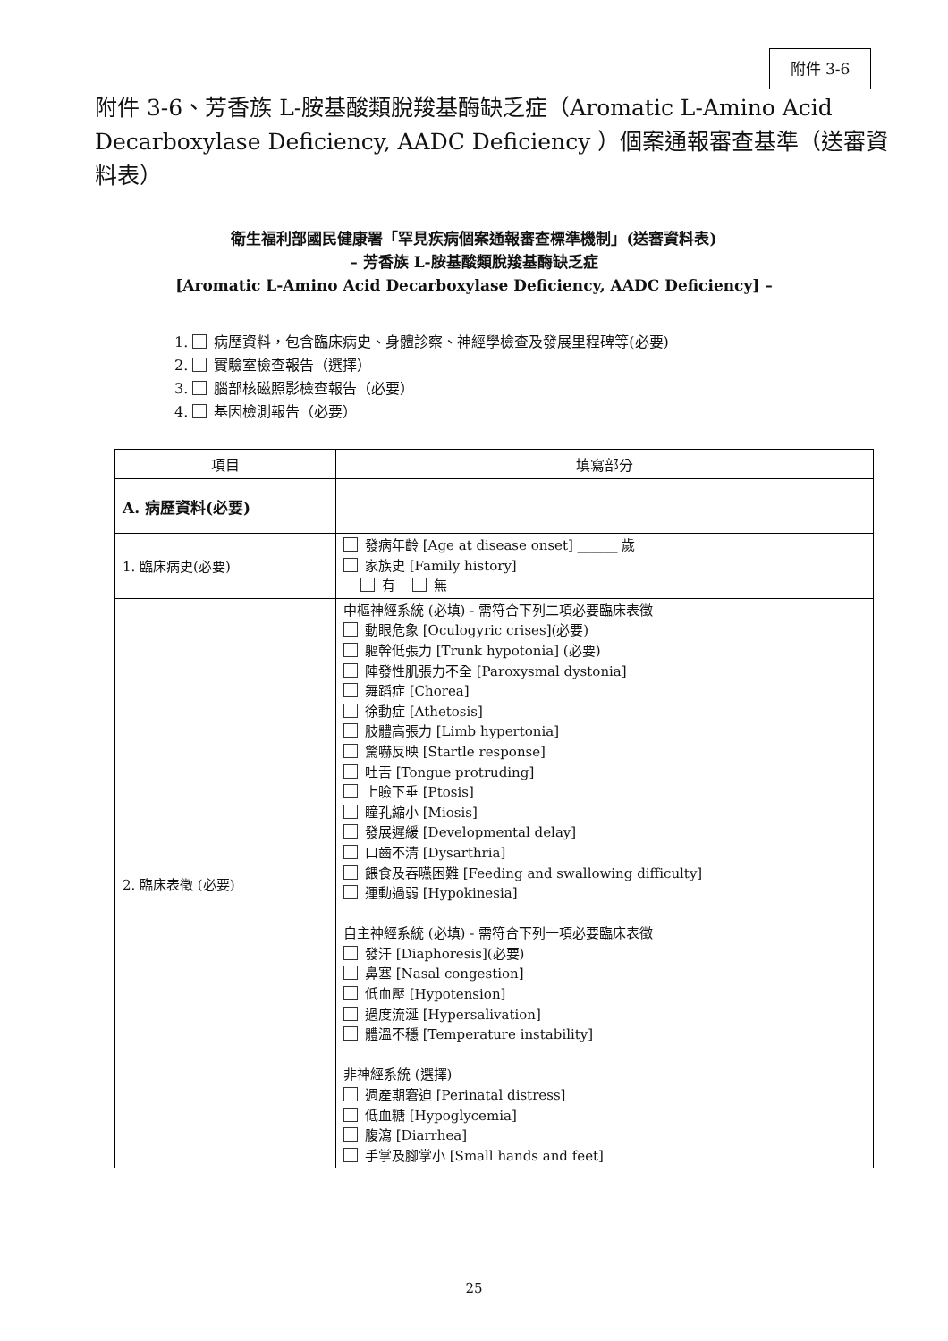附件 3-6
附件 3-6、芳香族 L-胺基酸類脫羧基酶缺乏症（Aromatic L-Amino Acid Decarboxylase Deficiency, AADC Deficiency ）個案通報審查基準（送審資料表）
衛生福利部國民健康署「罕見疾病個案通報審查標準機制」(送審資料表)
– 芳香族 L-胺基酸類脫羧基酶缺乏症
[Aromatic L-Amino Acid Decarboxylase Deficiency, AADC Deficiency] –
1. 病歷資料，包含臨床病史、身體診察、神經學檢查及發展里程碑等(必要)
2. 實驗室檢查報告（選擇）
3. 腦部核磁照影檢查報告（必要）
4. 基因檢測報告（必要）
| 項目 | 填寫部分 |
| --- | --- |
| A. 病歷資料(必要) | |
| 1. 臨床病史(必要) | 發病年齡 [Age at disease onset] ______ 歲 家族史 [Family history] 有 無 |
| 2. 臨床表徵 (必要) | 中樞神經系統 (必填) - 需符合下列二項必要臨床表徵 動眼危象 [Oculogyric crises](必要) 軀幹低張力 [Trunk hypotonia] (必要) 陣發性肌張力不全 [Paroxysmal dystonia] 舞蹈症 [Chorea] 徐動症 [Athetosis] 肢體高張力 [Limb hypertonia] 驚嚇反映 [Startle response] 吐舌 [Tongue protruding] 上瞼下垂 [Ptosis] 瞳孔縮小 [Miosis] 發展遲緩 [Developmental delay] 口齒不清 [Dysarthria] 餵食及吞嚥困難 [Feeding and swallowing difficulty] 運動過弱 [Hypokinesia] 自主神經系統 (必填) - 需符合下列一項必要臨床表徵 發汗 [Diaphoresis](必要) 鼻塞 [Nasal congestion] 低血壓 [Hypotension] 過度流涎 [Hypersalivation] 體溫不穩 [Temperature instability] 非神經系統 (選擇) 週產期窘迫 [Perinatal distress] 低血糖 [Hypoglycemia] 腹瀉 [Diarrhea] 手掌及腳掌小 [Small hands and feet] |
25